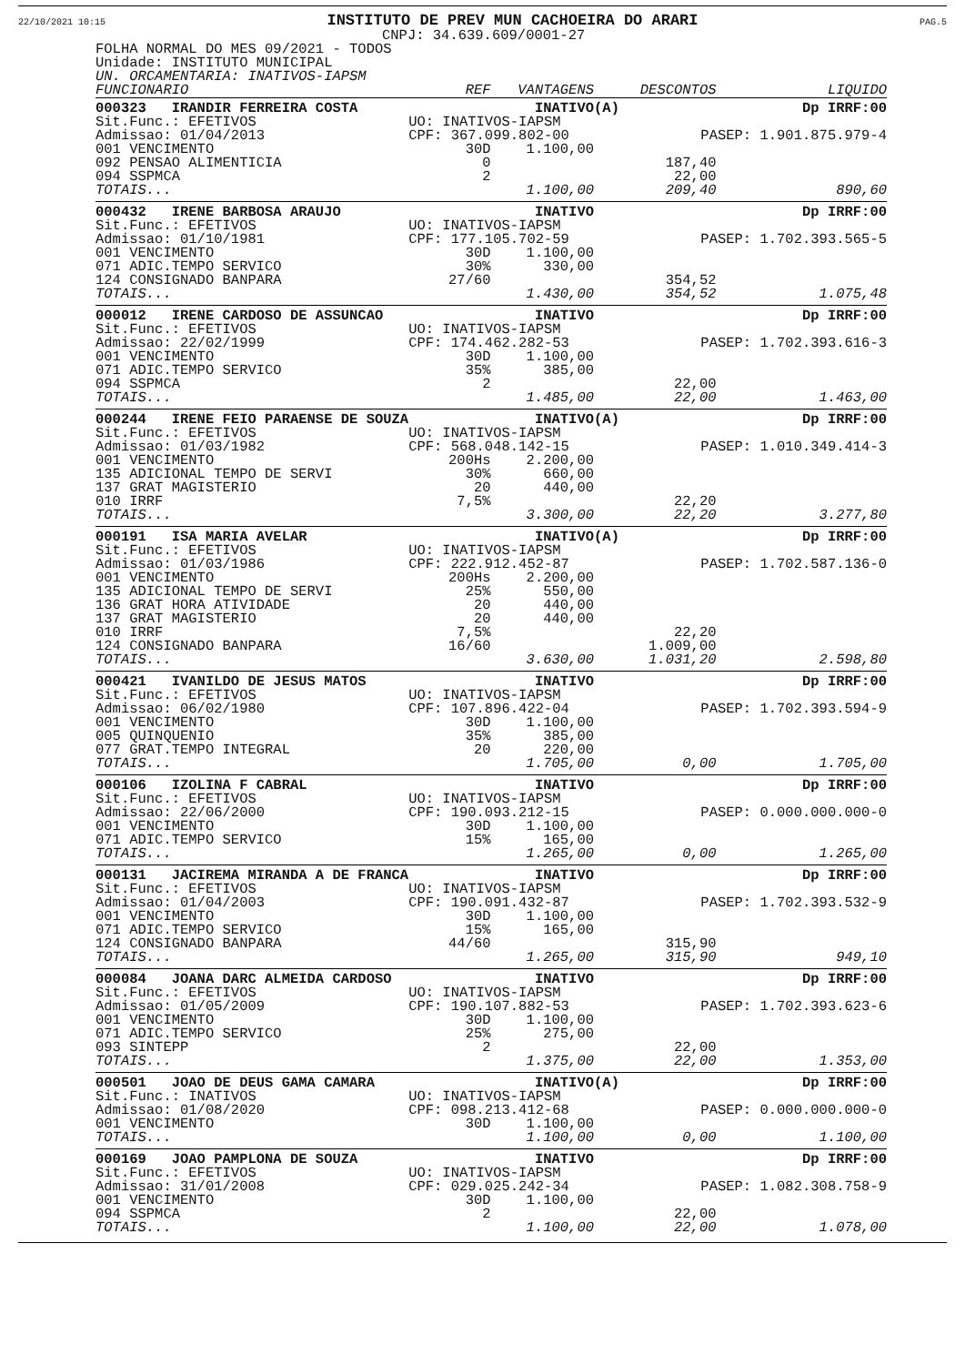22/10/2021 10:15 INSTITUTO DE PREV MUN CACHOEIRA DO ARARI PAG.5
CNPJ: 34.639.609/0001-27
FOLHA NORMAL DO MES 09/2021 - TODOS
Unidade: INSTITUTO MUNICIPAL
UN. ORCAMENTARIA: INATIVOS-IAPSM
| FUNCIONARIO | REF | VANTAGENS | | DESCONTOS | LIQUIDO |
| 000323 IRANDIR FERREIRA COSTA | | INATIVO | (A) | | Dp IRRF:00 |
| Sit.Func.: EFETIVOS | UO: INATIVOS-IAPSM | | | | |
| Admissao: 01/04/2013 | CPF: 367.099.802-00 | | | PASEP: 1.901.875.979-4 | |
| 001 VENCIMENTO | 30D | 1.100,00 | | | |
| 092 PENSAO ALIMENTICIA | 0 | | | 187,40 | |
| 094 SSPMCA | 2 | | | 22,00 | |
| TOTAIS... | | 1.100,00 | | 209,40 | 890,60 |
| 000432 IRENE BARBOSA ARAUJO | | INATIVO | | | Dp IRRF:00 |
| Sit.Func.: EFETIVOS | UO: INATIVOS-IAPSM | | | | |
| Admissao: 01/10/1981 | CPF: 177.105.702-59 | | | PASEP: 1.702.393.565-5 | |
| 001 VENCIMENTO | 30D | 1.100,00 | | | |
| 071 ADIC.TEMPO SERVICO | 30% | 330,00 | | | |
| 124 CONSIGNADO BANPARA | 27/60 | | | 354,52 | |
| TOTAIS... | | 1.430,00 | | 354,52 | 1.075,48 |
| 000012 IRENE CARDOSO DE ASSUNCAO | | INATIVO | | | Dp IRRF:00 |
| Sit.Func.: EFETIVOS | UO: INATIVOS-IAPSM | | | | |
| Admissao: 22/02/1999 | CPF: 174.462.282-53 | | | PASEP: 1.702.393.616-3 | |
| 001 VENCIMENTO | 30D | 1.100,00 | | | |
| 071 ADIC.TEMPO SERVICO | 35% | 385,00 | | | |
| 094 SSPMCA | 2 | | | 22,00 | |
| TOTAIS... | | 1.485,00 | | 22,00 | 1.463,00 |
| 000244 IRENE FEIO PARAENSE DE SOUZA | | INATIVO | (A) | | Dp IRRF:00 |
| Sit.Func.: EFETIVOS | UO: INATIVOS-IAPSM | | | | |
| Admissao: 01/03/1982 | CPF: 568.048.142-15 | | | PASEP: 1.010.349.414-3 | |
| 001 VENCIMENTO | 200Hs | 2.200,00 | | | |
| 135 ADICIONAL TEMPO DE SERVI | 30% | 660,00 | | | |
| 137 GRAT MAGISTERIO | 20 | 440,00 | | | |
| 010 IRRF | 7,5% | | | 22,20 | |
| TOTAIS... | | 3.300,00 | | 22,20 | 3.277,80 |
| 000191 ISA MARIA AVELAR | | INATIVO | (A) | | Dp IRRF:00 |
| Sit.Func.: EFETIVOS | UO: INATIVOS-IAPSM | | | | |
| Admissao: 01/03/1986 | CPF: 222.912.452-87 | | | PASEP: 1.702.587.136-0 | |
| 001 VENCIMENTO | 200Hs | 2.200,00 | | | |
| 135 ADICIONAL TEMPO DE SERVI | 25% | 550,00 | | | |
| 136 GRAT HORA ATIVIDADE | 20 | 440,00 | | | |
| 137 GRAT MAGISTERIO | 20 | 440,00 | | | |
| 010 IRRF | 7,5% | | | 22,20 | |
| 124 CONSIGNADO BANPARA | 16/60 | | | 1.009,00 | |
| TOTAIS... | | 3.630,00 | | 1.031,20 | 2.598,80 |
| 000421 IVANILDO DE JESUS MATOS | | INATIVO | | | Dp IRRF:00 |
| Sit.Func.: EFETIVOS | UO: INATIVOS-IAPSM | | | | |
| Admissao: 06/02/1980 | CPF: 107.896.422-04 | | | PASEP: 1.702.393.594-9 | |
| 001 VENCIMENTO | 30D | 1.100,00 | | | |
| 005 QUINQUENIO | 35% | 385,00 | | | |
| 077 GRAT.TEMPO INTEGRAL | 20 | 220,00 | | | |
| TOTAIS... | | 1.705,00 | | 0,00 | 1.705,00 |
| 000106 IZOLINA F CABRAL | | INATIVO | | | Dp IRRF:00 |
| Sit.Func.: EFETIVOS | UO: INATIVOS-IAPSM | | | | |
| Admissao: 22/06/2000 | CPF: 190.093.212-15 | | | PASEP: 0.000.000.000-0 | |
| 001 VENCIMENTO | 30D | 1.100,00 | | | |
| 071 ADIC.TEMPO SERVICO | 15% | 165,00 | | | |
| TOTAIS... | | 1.265,00 | | 0,00 | 1.265,00 |
| 000131 JACIREMA MIRANDA A DE FRANCA | | INATIVO | | | Dp IRRF:00 |
| Sit.Func.: EFETIVOS | UO: INATIVOS-IAPSM | | | | |
| Admissao: 01/04/2003 | CPF: 190.091.432-87 | | | PASEP: 1.702.393.532-9 | |
| 001 VENCIMENTO | 30D | 1.100,00 | | | |
| 071 ADIC.TEMPO SERVICO | 15% | 165,00 | | | |
| 124 CONSIGNADO BANPARA | 44/60 | | | 315,90 | |
| TOTAIS... | | 1.265,00 | | 315,90 | 949,10 |
| 000084 JOANA DARC ALMEIDA CARDOSO | | INATIVO | | | Dp IRRF:00 |
| Sit.Func.: EFETIVOS | UO: INATIVOS-IAPSM | | | | |
| Admissao: 01/05/2009 | CPF: 190.107.882-53 | | | PASEP: 1.702.393.623-6 | |
| 001 VENCIMENTO | 30D | 1.100,00 | | | |
| 071 ADIC.TEMPO SERVICO | 25% | 275,00 | | | |
| 093 SINTEPP | 2 | | | 22,00 | |
| TOTAIS... | | 1.375,00 | | 22,00 | 1.353,00 |
| 000501 JOAO DE DEUS GAMA CAMARA | | INATIVO | (A) | | Dp IRRF:00 |
| Sit.Func.: INATIVOS | UO: INATIVOS-IAPSM | | | | |
| Admissao: 01/08/2020 | CPF: 098.213.412-68 | | | PASEP: 0.000.000.000-0 | |
| 001 VENCIMENTO | 30D | 1.100,00 | | | |
| TOTAIS... | | 1.100,00 | | 0,00 | 1.100,00 |
| 000169 JOAO PAMPLONA DE SOUZA | | INATIVO | | | Dp IRRF:00 |
| Sit.Func.: EFETIVOS | UO: INATIVOS-IAPSM | | | | |
| Admissao: 31/01/2008 | CPF: 029.025.242-34 | | | PASEP: 1.082.308.758-9 | |
| 001 VENCIMENTO | 30D | 1.100,00 | | | |
| 094 SSPMCA | 2 | | | 22,00 | |
| TOTAIS... | | 1.100,00 | | 22,00 | 1.078,00 |